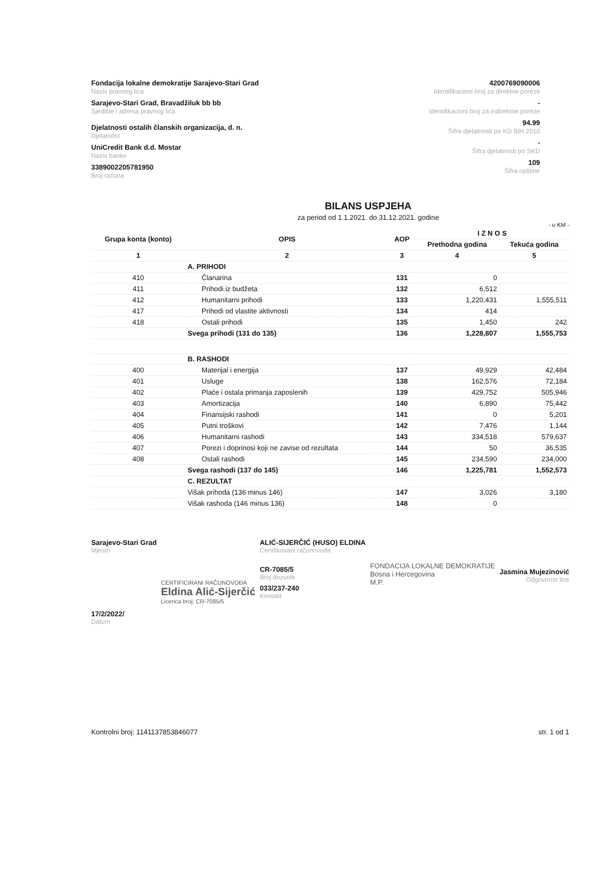Fondacija lokalne demokratije Sarajevo-Stari Grad
Naziv pravnog lica
Sarajevo-Stari Grad, Bravadžiluk bb bb
Sjedište i adresa pravnog lica
Djelatnosti ostalih članskih organizacija, d. n.
Djelatnost
UniCredit Bank d.d. Mostar
Naziv banke
3389002205781950
Broj računa
4200769090006
Identifikacioni broj za direktne poreze
-
Identifikacioni broj za indirektne poreze
94.99
Šifra djelatnosti po KD BiH 2010
-
Šifra djelatnosti po SKD
109
Šifra opštine
BILANS USPJEHA
za period od 1.1.2021. do 31.12.2021. godine
- u KM -
| Grupa konta (konto) | OPIS | AOP | I Z N O S | |
| --- | --- | --- | --- | --- |
| | | | Prethodna godina | Tekuća godina |
| 1 | 2 | 3 | 4 | 5 |
| | A. PRIHODI | | | |
| 410 | Članarina | 131 | 0 | |
| 411 | Prihodi iz budžeta | 132 | 6,512 | |
| 412 | Humanitarni prihodi | 133 | 1,220,431 | 1,555,511 |
| 417 | Prihodi od vlastite aktivnosti | 134 | 414 | |
| 418 | Ostali prihodi | 135 | 1,450 | 242 |
| | Svega prihodi (131 do 135) | 136 | 1,228,807 | 1,555,753 |
| | B. RASHODI | | | |
| 400 | Materijal i energija | 137 | 49,929 | 42,484 |
| 401 | Usluge | 138 | 162,576 | 72,184 |
| 402 | Plaće i ostala primanja zaposlenih | 139 | 429,752 | 505,946 |
| 403 | Amortizacija | 140 | 6,890 | 75,442 |
| 404 | Finansijski rashodi | 141 | 0 | 5,201 |
| 405 | Putni troškovi | 142 | 7,476 | 1,144 |
| 406 | Humanitarni rashodi | 143 | 334,518 | 579,637 |
| 407 | Porezi i doprinosi koji ne zavise od rezultata | 144 | 50 | 36,535 |
| 408 | Ostali rashodi | 145 | 234,590 | 234,000 |
| | Svega rashodi (137 do 145) | 146 | 1,225,781 | 1,552,573 |
| | C. REZULTAT | | | |
| | Višak prihoda (136 minus 146) | 147 | 3,026 | 3,180 |
| | Višak rashoda (146 minus 136) | 148 | 0 | |
Sarajevo-Stari Grad
Mjesto
17/2/2022/
Datum
CERTIFICIRANI RAČUNOVOĐA
Eldina Alić-Sijerčić
Licenca broj: CR-7085/5
ALIĆ-SIJERČIĆ (HUSO) ELDINA
Certifikovani računovođa
CR-7085/5
Broj dozvole
033/237-240
Kontakt
FONDACIJA LOKALNE DEMOKRATIJE
Bosna i Hercegovina
M.P.
Jasmina Mujezinović
Odgovorno lice
Kontrolni broj: 1141137853846077
str. 1 od 1